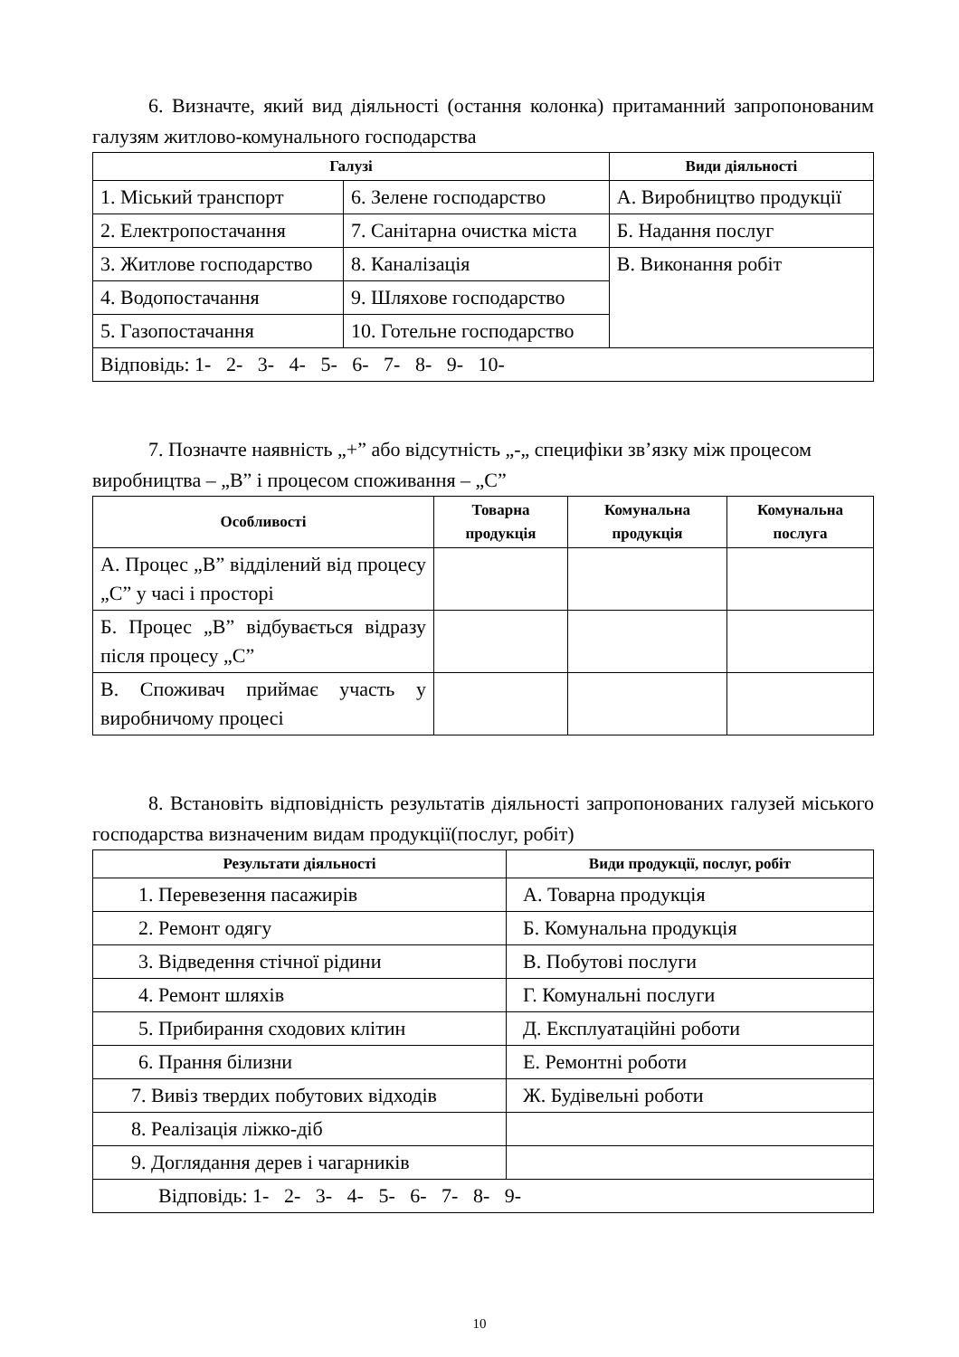6. Визначте, який вид діяльності (остання колонка) притаманний запропонованим галузям житлово-комунального господарства
| Галузі | | Види діяльності |
| --- | --- | --- |
| 1. Міський транспорт | 6. Зелене господарство | А. Виробництво продукції |
| 2. Електропостачання | 7. Санітарна очистка міста | Б. Надання послуг |
| 3. Житлове господарство | 8. Каналізація | В. Виконання робіт |
| 4. Водопостачання | 9. Шляхове господарство | |
| 5. Газопостачання | 10. Готельне господарство | |
| Відповідь: 1- 2- 3- 4- 5- 6- 7- 8- 9- 10- | | |
7. Позначте наявність „+” або відсутність „-„ специфіки зв’язку між процесом виробництва – „В” і процесом споживання – „С”
| Особливості | Товарна продукція | Комунальна продукція | Комунальна послуга |
| --- | --- | --- | --- |
| А. Процес „В” відділений від процесу „С” у часі і просторі | | | |
| Б. Процес „В” відбувається відразу після процесу „С” | | | |
| В. Споживач приймає участь у виробничому процесі | | | |
8. Встановіть відповідність результатів діяльності запропонованих галузей міського господарства визначеним видам продукції(послуг, робіт)
| Результати діяльності | Види продукції, послуг, робіт |
| --- | --- |
| 1. Перевезення пасажирів | А. Товарна продукція |
| 2. Ремонт одягу | Б. Комунальна продукція |
| 3. Відведення стічної рідини | В. Побутові послуги |
| 4. Ремонт шляхів | Г. Комунальні послуги |
| 5. Прибирання сходових клітин | Д. Експлуатаційні роботи |
| 6. Прання білизни | Е. Ремонтні роботи |
| 7. Вивіз твердих побутових відходів | Ж. Будівельні роботи |
| 8. Реалізація ліжко-діб | |
| 9. Доглядання дерев і чагарників | |
| Відповідь: 1- 2- 3- 4- 5- 6- 7- 8- 9- | |
10